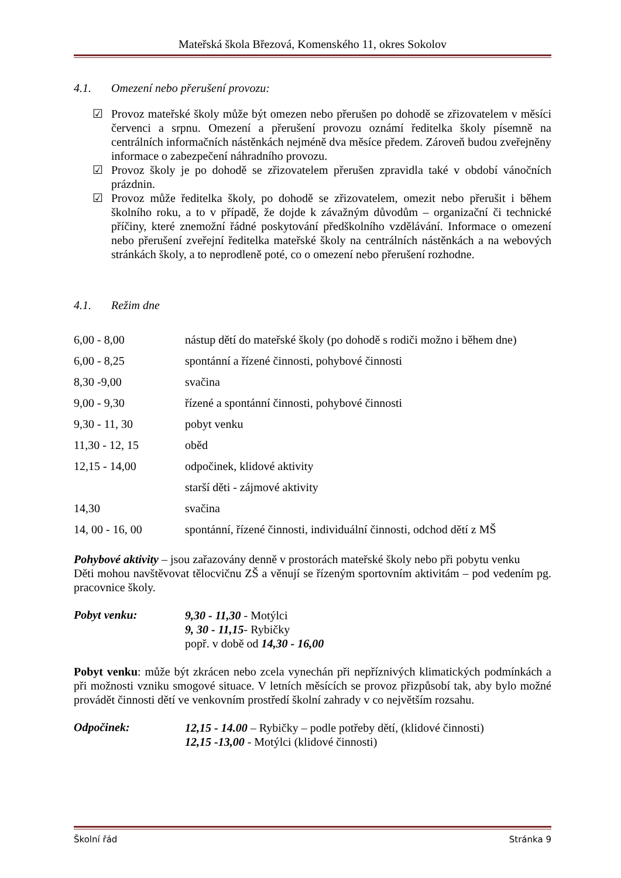Mateřská škola Březová, Komenského 11, okres Sokolov
4.1. Omezení nebo přerušení provozu:
☑ Provoz mateřské školy může být omezen nebo přerušen po dohodě se zřizovatelem v měsíci červenci a srpnu. Omezení a přerušení provozu oznámí ředitelka školy písemně na centrálních informačních nástěnkách nejméně dva měsíce předem. Zároveň budou zveřejněny informace o zabezpečení náhradního provozu.
☑ Provoz školy je po dohodě se zřizovatelem přerušen zpravidla také v období vánočních prázdnin.
☑ Provoz může ředitelka školy, po dohodě se zřizovatelem, omezit nebo přerušit i během školního roku, a to v případě, že dojde k závažným důvodům – organizační či technické příčiny, které znemožní řádné poskytování předškolního vzdělávání. Informace o omezení nebo přerušení zveřejní ředitelka mateřské školy na centrálních nástěnkách a na webových stránkách školy, a to neprodleně poté, co o omezení nebo přerušení rozhodne.
4.1. Režim dne
| 6,00 - 8,00 | nástup dětí do mateřské školy (po dohodě s rodiči možno i během dne) |
| 6,00 - 8,25 | spontánní a řízené činnosti, pohybové činnosti |
| 8,30 -9,00 | svačina |
| 9,00 - 9,30 | řízené a spontánní činnosti, pohybové činnosti |
| 9,30 - 11, 30 | pobyt venku |
| 11,30 - 12, 15 | oběd |
| 12,15 - 14,00 | odpočinek, klidové aktivity |
| | starší děti - zájmové aktivity |
| 14,30 | svačina |
| 14, 00 - 16, 00 | spontánní, řízené činnosti, individuální činnosti, odchod dětí z MŠ |
Pohybové aktivity – jsou zařazovány denně v prostorách mateřské školy nebo při pobytu venku
Děti mohou navštěvovat tělocvičnu ZŠ a věnují se řízeným sportovním aktivitám – pod vedením pg. pracovnice školy.
| Pobyt venku: | 9,30 - 11,30 - Motýlci 9, 30 - 11,15 - Rybičky popř. v době od 14,30 - 16,00 |
Pobyt venku: může být zkrácen nebo zcela vynechán při nepříznivých klimatických podmínkách a při možnosti vzniku smogové situace. V letních měsících se provoz přizpůsobí tak, aby bylo možné provádět činnosti dětí ve venkovním prostředí školní zahrady v co největším rozsahu.
| Odpočinek: | 12,15 - 14.00 – Rybičky – podle potřeby dětí, (klidové činnosti) 12,15 -13,00 - Motýlci (klidové činnosti) |
Školní řád Stránka 9